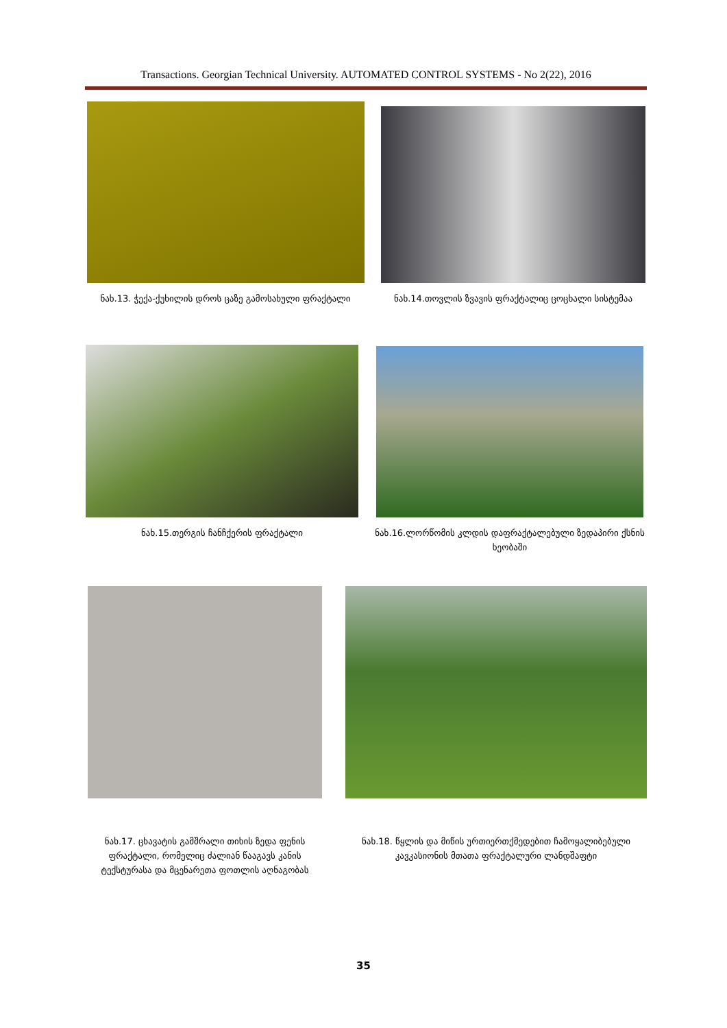Transactions. Georgian Technical University. AUTOMATED CONTROL SYSTEMS - No 2(22), 2016
ნახ.13. ჭექა-ქუხილის დროს ცაზე გამოსახული ფრაქტალი ნახ.14.თოვლის ზვავის ფრაქტალიც ცოცხალი სისტემაა
ნახ.15.თერგის ჩანჩქერის ფრაქტალი ნახ.16.ლორწომის კლდის დაფრაქტალებული ზედაპირი ქსნის ხეობაში
ნახ.17. ცხავატის გამშრალი თიხის ზედა ფენის ფრაქტალი, რომელიც ძალიან წააგავს კანის ტექსტურასა და მცენარეთა ფოთლის აღნაგობას
ნახ.18. წყლის და მიწის ურთიერთქმედებით ჩამოყალიბებული კავკასიონის მთათა ფრაქტალური ლანდშაფტი
35